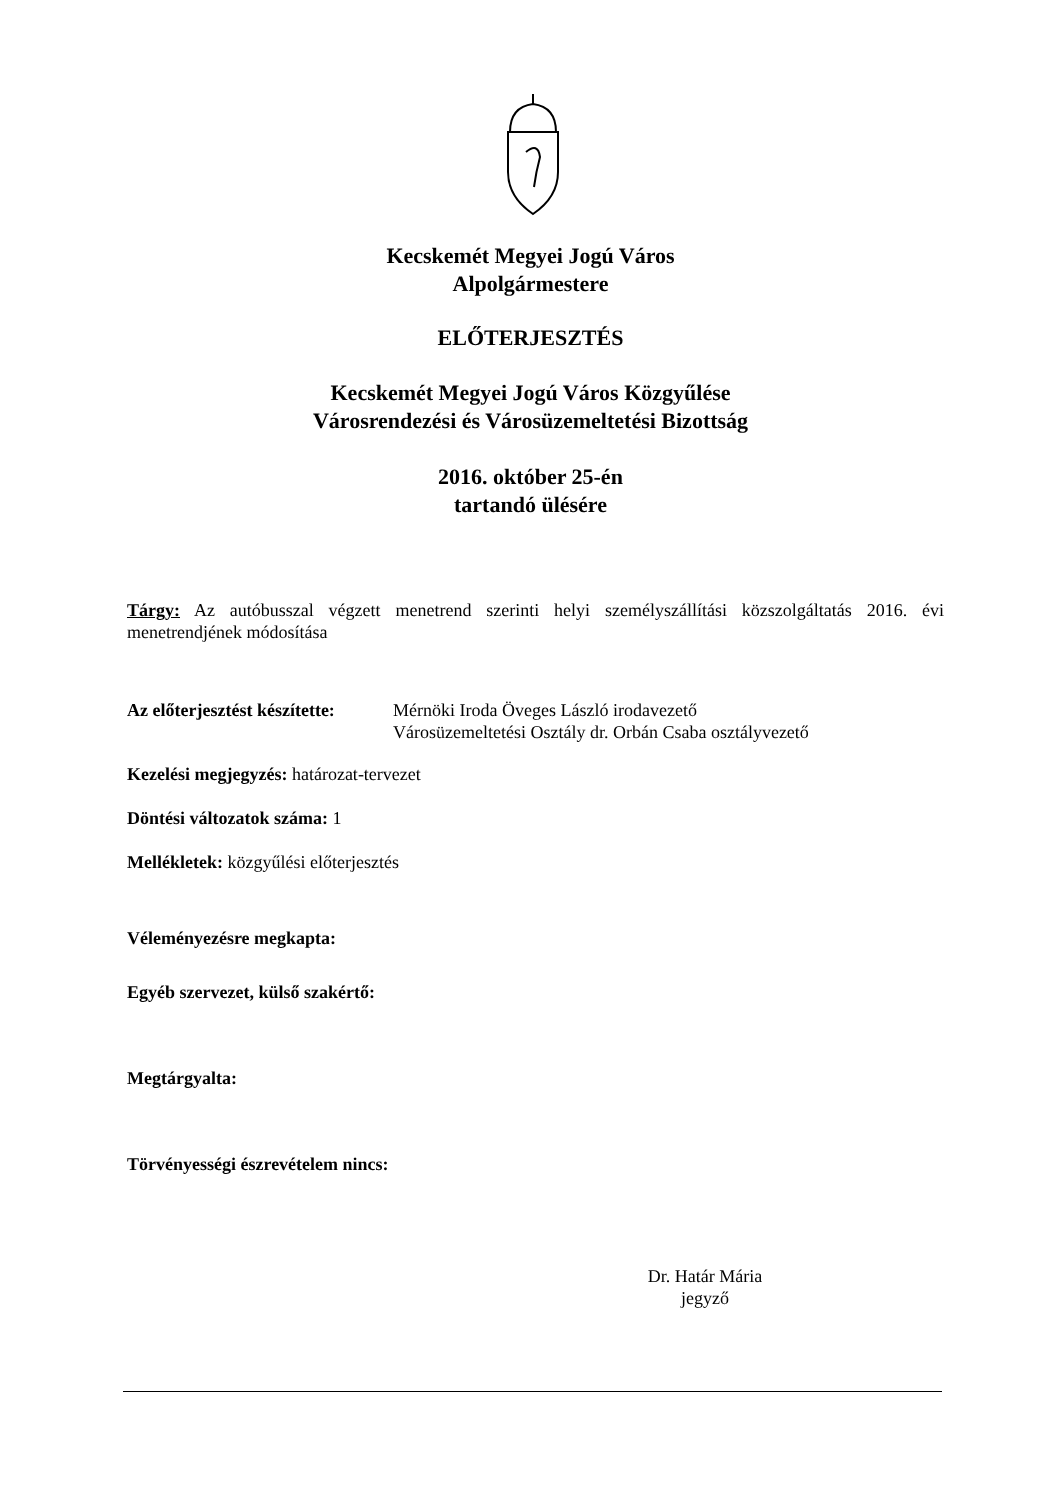Kecskemét Megyei Jogú Város
Alpolgármestere
ELŐTERJESZTÉS
Kecskemét Megyei Jogú Város Közgyűlése
Városrendezési és Városüzemeltetési Bizottság
2016. október 25-én
tartandó ülésére
Tárgy: Az autóbusszal végzett menetrend szerinti helyi személyszállítási közszolgáltatás 2016. évi menetrendjének módosítása
Az előterjesztést készítette:
Mérnöki Iroda Öveges László irodavezető
Városüzemeltetési Osztály dr. Orbán Csaba osztályvezető
Kezelési megjegyzés: határozat-tervezet
Döntési változatok száma: 1
Mellékletek: közgyűlési előterjesztés
Véleményezésre megkapta:
Egyéb szervezet, külső szakértő:
Megtárgyalta:
Törvényességi észrevételem nincs:
Dr. Határ Mária
jegyző